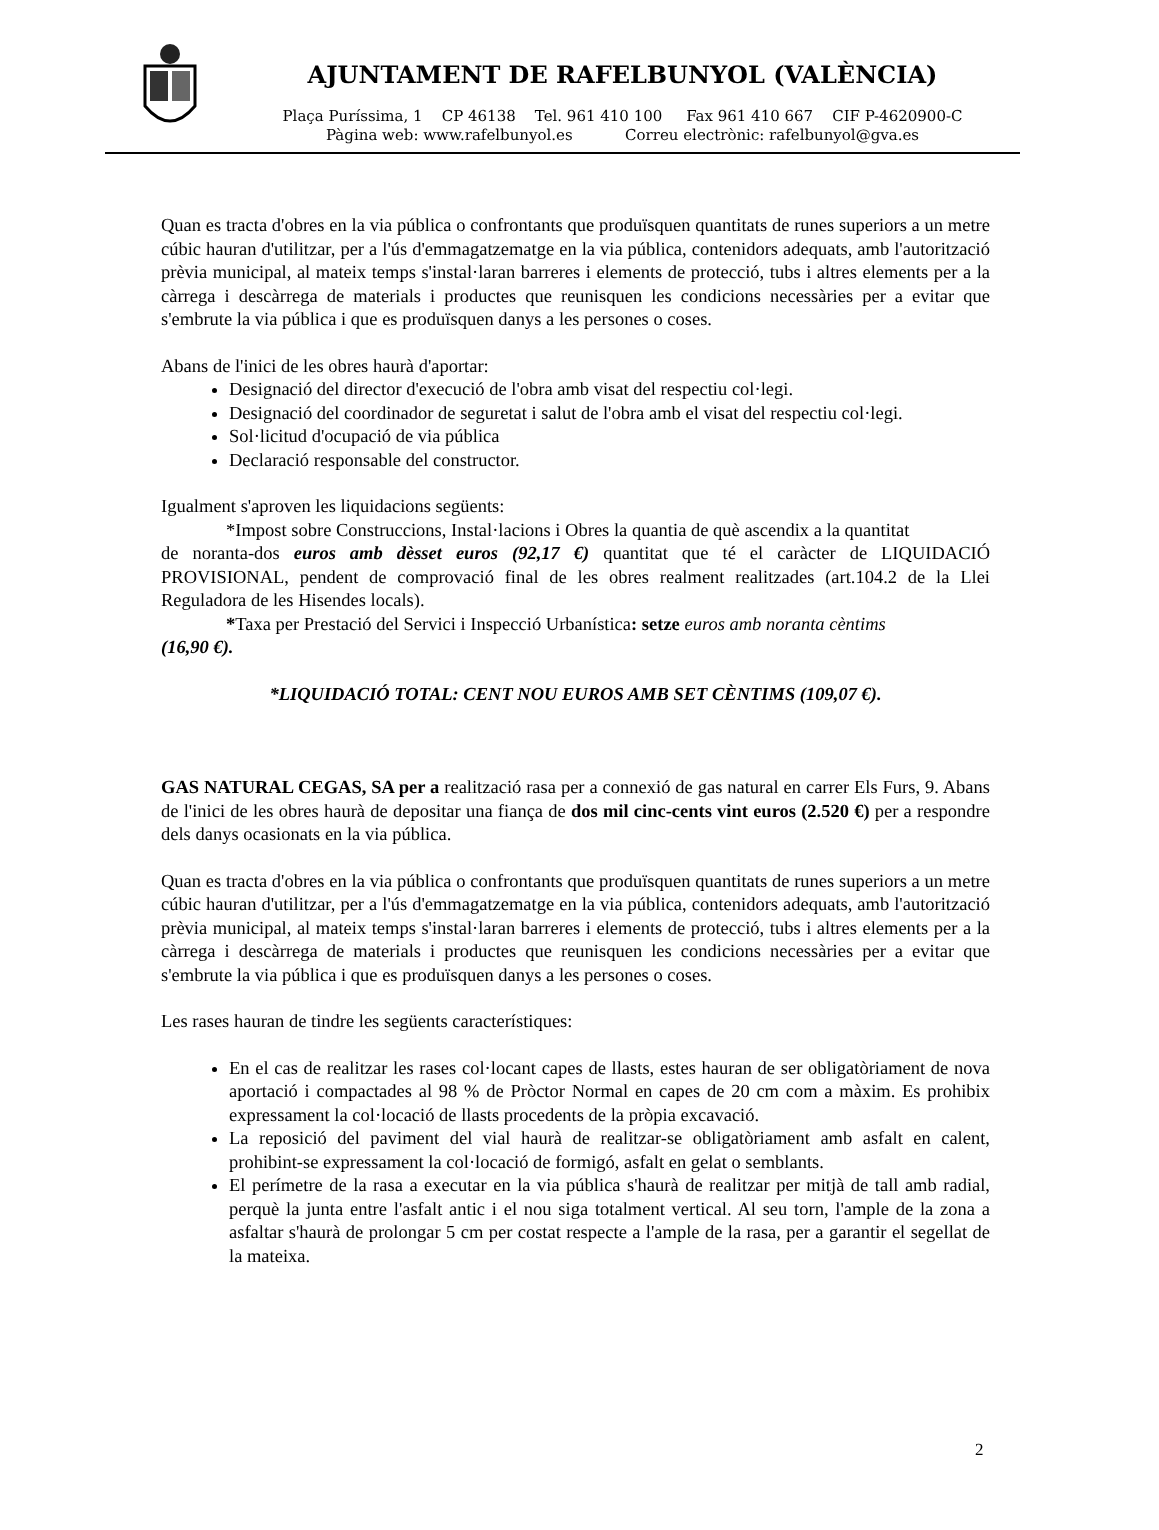AJUNTAMENT DE RAFELBUNYOL (VALÈNCIA)
Plaça Puríssima, 1 CP 46138 Tel. 961 410 100 Fax 961 410 667 CIF P-4620900-C
Pàgina web: www.rafelbunyol.es Correu electrònic: rafelbunyol@gva.es
Quan es tracta d'obres en la via pública o confrontants que produïsquen quantitats de runes superiors a un metre cúbic hauran d'utilitzar, per a l'ús d'emmagatzematge en la via pública, contenidors adequats, amb l'autorització prèvia municipal, al mateix temps s'instal·laran barreres i elements de protecció, tubs i altres elements per a la càrrega i descàrrega de materials i productes que reunisquen les condicions necessàries per a evitar que s'embrute la via pública i que es produïsquen danys a les persones o coses.
Abans de l'inici de les obres haurà d'aportar:
Designació del director d'execució de l'obra amb visat del respectiu col·legi.
Designació del coordinador de seguretat i salut de l'obra amb el visat del respectiu col·legi.
Sol·licitud d'ocupació de via pública
Declaració responsable del constructor.
Igualment s'aproven les liquidacions següents:
*Impost sobre Construccions, Instal·lacions i Obres la quantia de què ascendix a la quantitat
de noranta-dos euros amb dèsset euros (92,17 €) quantitat que té el caràcter de LIQUIDACIÓ PROVISIONAL, pendent de comprovació final de les obres realment realitzades (art.104.2 de la Llei Reguladora de les Hisendes locals).
*Taxa per Prestació del Servici i Inspecció Urbanística: setze euros amb noranta cèntims
(16,90 €).
*LIQUIDACIÓ TOTAL: CENT NOU EUROS AMB SET CÈNTIMS (109,07 €).
GAS NATURAL CEGAS, SA per a realització rasa per a connexió de gas natural en carrer Els Furs, 9. Abans de l'inici de les obres haurà de depositar una fiança de dos mil cinc-cents vint euros (2.520 €) per a respondre dels danys ocasionats en la via pública.
Quan es tracta d'obres en la via pública o confrontants que produïsquen quantitats de runes superiors a un metre cúbic hauran d'utilitzar, per a l'ús d'emmagatzematge en la via pública, contenidors adequats, amb l'autorització prèvia municipal, al mateix temps s'instal·laran barreres i elements de protecció, tubs i altres elements per a la càrrega i descàrrega de materials i productes que reunisquen les condicions necessàries per a evitar que s'embrute la via pública i que es produïsquen danys a les persones o coses.
Les rases hauran de tindre les següents característiques:
En el cas de realitzar les rases col·locant capes de llasts, estes hauran de ser obligatòriament de nova aportació i compactades al 98 % de Pròctor Normal en capes de 20 cm com a màxim. Es prohibix expressament la col·locació de llasts procedents de la pròpia excavació.
La reposició del paviment del vial haurà de realitzar-se obligatòriament amb asfalt en calent, prohibint-se expressament la col·locació de formigó, asfalt en gelat o semblants.
El perímetre de la rasa a executar en la via pública s'haurà de realitzar per mitjà de tall amb radial, perquè la junta entre l'asfalt antic i el nou siga totalment vertical. Al seu torn, l'ample de la zona a asfaltar s'haurà de prolongar 5 cm per costat respecte a l'ample de la rasa, per a garantir el segellat de la mateixa.
2